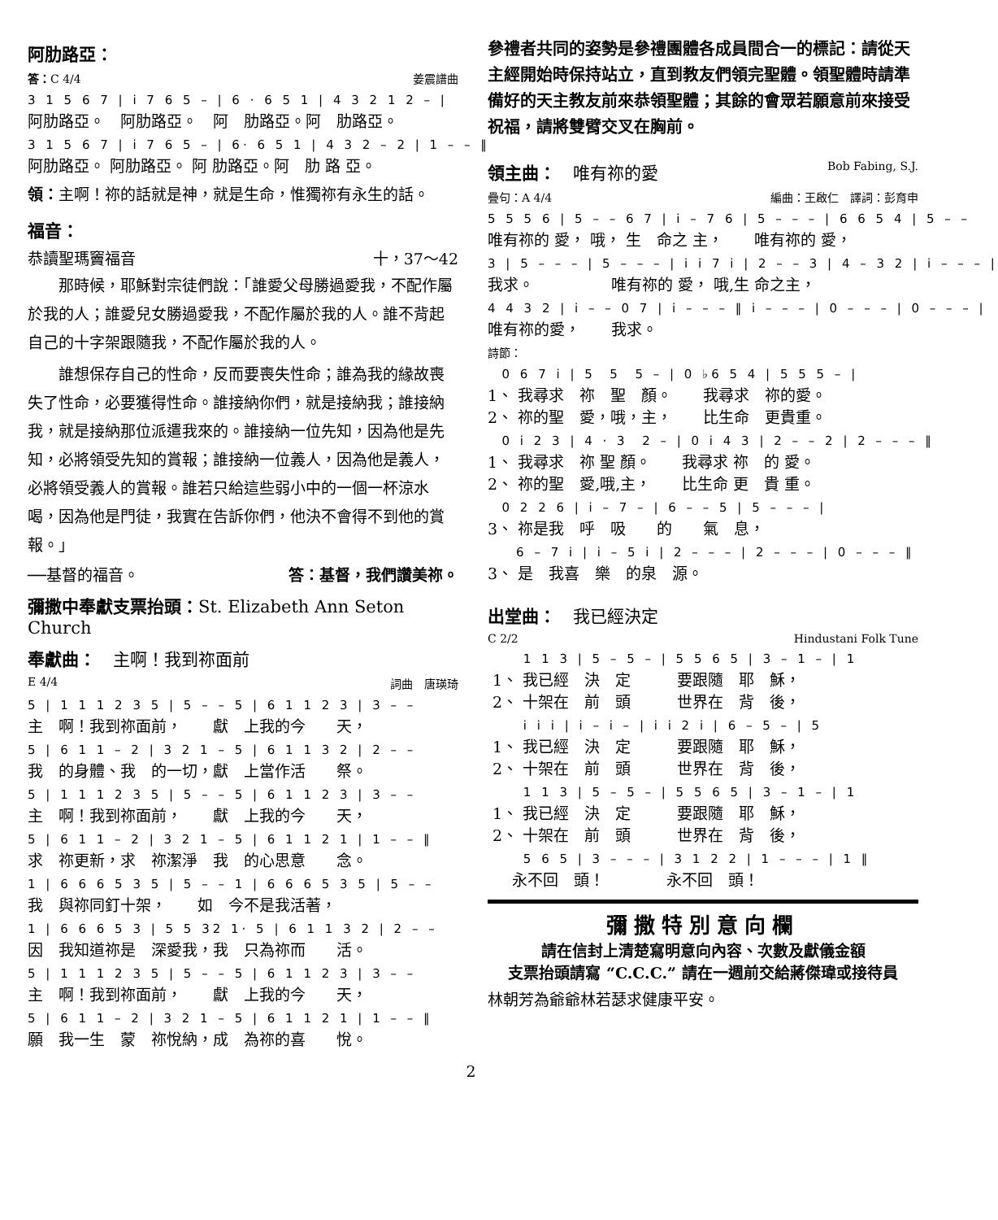阿肋路亞：
答：C 4/4 姜震譜曲
3 1 5 6 7 | i 7 6 5 – | 6 · 6 5 1 | 4 3 2 1 2 – |
阿肋路亞。　阿肋路亞。　阿　肋路亞。阿　肋路亞。
3 1 5 6 7 | i 7 6 5 – | 6· 6 5 1 | 4 3 2 – 2 | 1 – – ‖
阿肋路亞。 阿肋路亞。 阿 肋路亞。阿　肋 路 亞。
領：主啊！祢的話就是神，就是生命，惟獨祢有永生的話。
福音：
恭讀聖瑪竇福音 十，37～42
　　那時候，耶穌對宗徒們說：「誰愛父母勝過愛我，不配作屬於我的人；誰愛兒女勝過愛我，不配作屬於我的人。誰不背起自己的十字架跟隨我，不配作屬於我的人。
　　誰想保存自己的性命，反而要喪失性命；誰為我的緣故喪失了性命，必要獲得性命。誰接納你們，就是接納我；誰接納我，就是接納那位派遣我來的。誰接納一位先知，因為他是先知，必將領受先知的賞報；誰接納一位義人，因為他是義人，必將領受義人的賞報。誰若只給這些弱小中的一個一杯涼水喝，因為他是門徒，我實在告訴你們，他決不會得不到他的賞報。」
──基督的福音。 答：基督，我們讚美祢。
彌撒中奉獻支票抬頭：St. Elizabeth Ann Seton Church
奉獻曲：　主啊！我到祢面前
E 4/4 詞曲　唐瑛琦
5 | 1 1 1 2 3 5 | 5 – – 5 | 6 1 1 2 3 | 3 – –
主　啊！我到祢面前，　　獻　上我的今　　天，
5 | 6 1 1 – 2 | 3 2 1 – 5 | 6 1 1 3 2 | 2 – –
我　的身體、我　的一切，獻　上當作活　　祭。
5 | 1 1 1 2 3 5 | 5 – – 5 | 6 1 1 2 3 | 3 – –
主　啊！我到祢面前，　　獻　上我的今　　天，
5 | 6 1 1 – 2 | 3 2 1 – 5 | 6 1 1 2 1 | 1 – – ‖
求　祢更新，求　祢潔淨　我　的心思意　　念。
1 | 6 6 6 5 3 5 | 5 – – 1 | 6 6 6 5 3 5 | 5 – –
我　與祢同釘十架，　　如　今不是我活著，
1 | 6 6 6 5 3 | 5 5 32 1· 5 | 6 1 1 3 2 | 2 – –
因　我知道祢是　深愛我，我　只為祢而　　活。
5 | 1 1 1 2 3 5 | 5 – – 5 | 6 1 1 2 3 | 3 – –
主　啊！我到祢面前，　　獻　上我的今　　天，
5 | 6 1 1 – 2 | 3 2 1 – 5 | 6 1 1 2 1 | 1 – – ‖
願　我一生　蒙　祢悅納，成　為祢的喜　　悅。
參禮者共同的姿勢是參禮團體各成員間合一的標記：請從天主經開始時保持站立，直到教友們領完聖體。領聖體時請準備好的天主教友前來恭領聖體；其餘的會眾若願意前來接受祝福，請將雙臂交叉在胸前。
領主曲：　唯有祢的愛 Bob Fabing, S.J.
疊句：A 4/4 編曲：王啟仁　譯詞：彭育申
5 5 5 6 | 5 – – 6 7 | i – 7 6 | 5 – – – | 6 6 5 4 | 5 – –
唯有祢的 愛， 哦， 生　命之 主，　　唯有祢的 愛，
3 | 5 – – – | 5 – – – | i i 7 i | 2 – – 3 | 4 – 3 2 | i – – – |
我求。　　　　　唯有祢的 愛， 哦,生 命之主，
4 4 3 2 | i – – 0 7 | i – – – ‖ i – – – | 0 – – – | 0 – – – |
唯有祢的愛，　　我求。
詩節：
0 6 7 i | 5 5 5 – | 0 ♭6 5 4 | 5 5 5 – |
1、 我尋求　祢　聖　顏。　　我尋求　祢的愛。 2、 祢的聖　愛，哦，主，　　比生命　更貴重。
0 i 2 3 | 4 · 3 2 – | 0 i 4 3 | 2 – – 2 | 2 – – – ‖
1、 我尋求　祢 聖 顏。　　我尋求 祢　的 愛。 2、 祢的聖　愛,哦,主，　　比生命 更　貴 重。
0 2 2 6 | i – 7 – | 6 – – 5 | 5 – – – |
3、 祢是我　呼　吸　　的　　氣　息，
6 – 7 i | i – 5 i | 2 – – – | 2 – – – | 0 – – – ‖
3、 是　我喜　樂　的泉　源。
出堂曲：　我已經決定
C 2/2 Hindustani Folk Tune
1 1 3 | 5 – 5 – | 5 5 6 5 | 3 – 1 – | 1
1、 我已經　決　定　　　要跟隨　耶　穌， 2、 十架在　前　頭　　　世界在　背　後，
i i i | i – i – | i i 2 i | 6 – 5 – | 5
1、 我已經　決　定　　　要跟隨　耶　穌， 2、 十架在　前　頭　　　世界在　背　後，
1 1 3 | 5 – 5 – | 5 5 6 5 | 3 – 1 – | 1
1、 我已經　決　定　　　要跟隨　耶　穌， 2、 十架在　前　頭　　　世界在　背　後，
5 6 5 | 3 – – – | 3 1 2 2 | 1 – – – | 1 ‖
永不回　頭！　　　　永不回　頭！
彌撒特別意向欄
請在信封上清楚寫明意向內容、次數及獻儀金額
支票抬頭請寫 “C.C.C.” 請在一週前交給蔣傑瑋或接待員
林朝芳為爺爺林若瑟求健康平安。
2